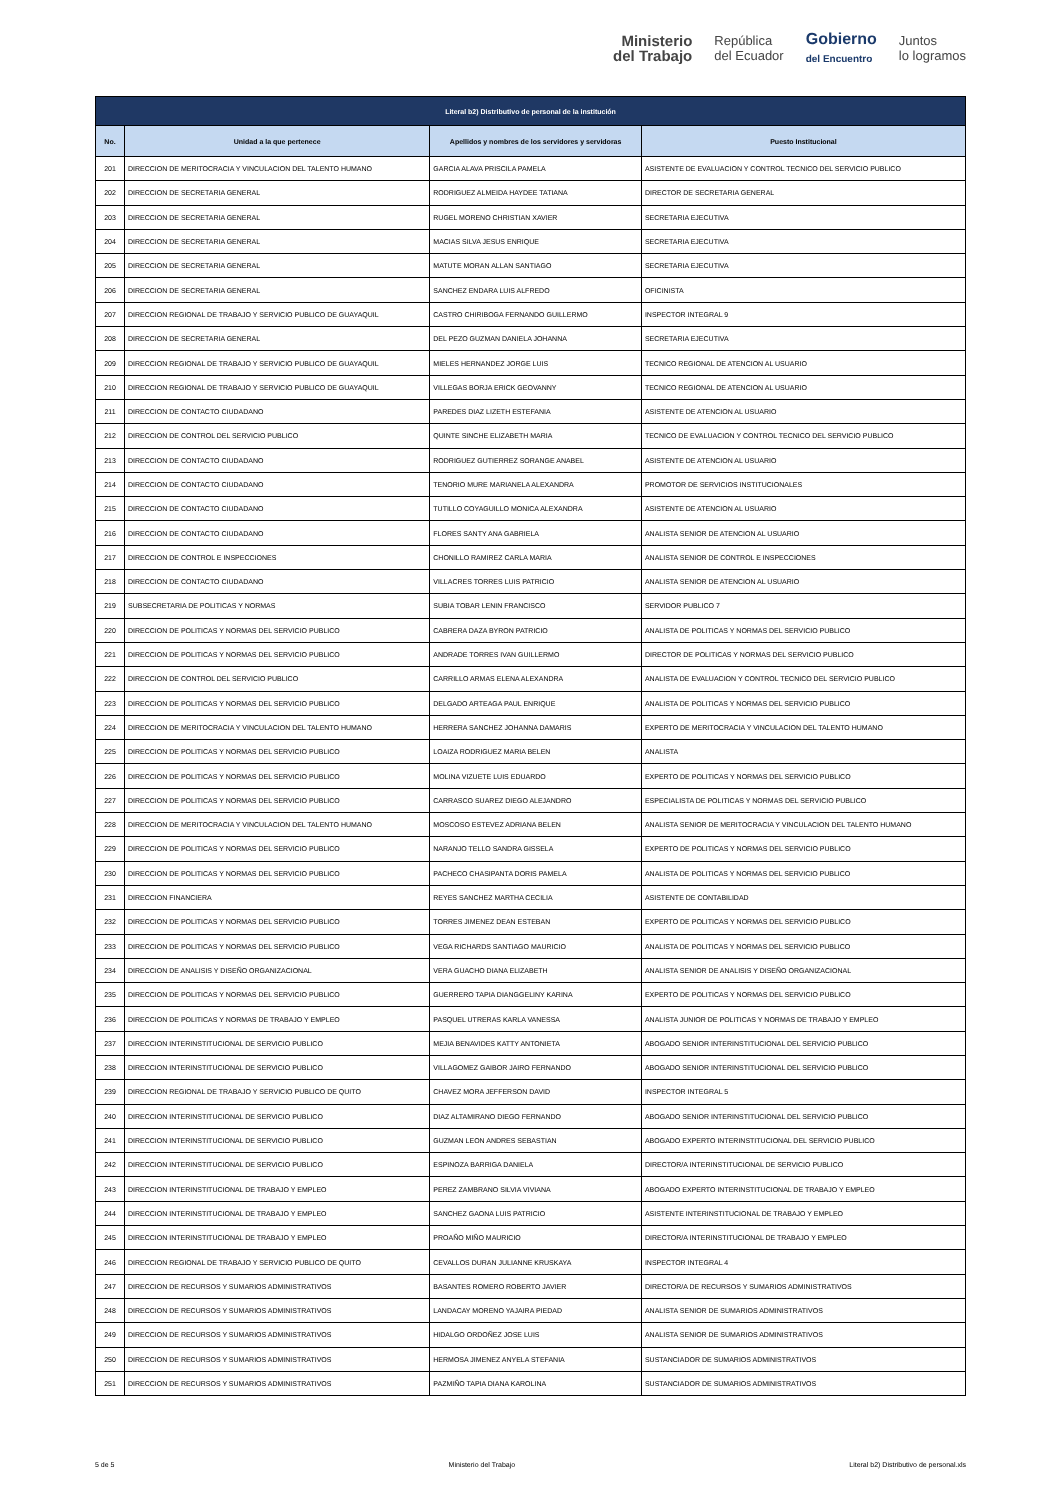Ministerio
del Trabajo
República
del Ecuador
Gobierno
del Encuentro
Juntos
lo logramos
| Literal b2) Distributivo de personal de la institución | | | |
| --- | --- | --- | --- |
| No. | Unidad a la que pertenece | Apellidos y nombres de los servidores y servidoras | Puesto Institucional |
| 201 | DIRECCION DE MERITOCRACIA Y VINCULACION DEL TALENTO HUMANO | GARCIA ALAVA PRISCILA PAMELA | ASISTENTE DE EVALUACION Y CONTROL TECNICO DEL SERVICIO PUBLICO |
| 202 | DIRECCION DE SECRETARIA GENERAL | RODRIGUEZ ALMEIDA HAYDEE TATIANA | DIRECTOR DE SECRETARIA GENERAL |
| 203 | DIRECCION DE SECRETARIA GENERAL | RUGEL MORENO CHRISTIAN XAVIER | SECRETARIA EJECUTIVA |
| 204 | DIRECCION DE SECRETARIA GENERAL | MACIAS SILVA JESUS ENRIQUE | SECRETARIA EJECUTIVA |
| 205 | DIRECCION DE SECRETARIA GENERAL | MATUTE MORAN ALLAN SANTIAGO | SECRETARIA EJECUTIVA |
| 206 | DIRECCION DE SECRETARIA GENERAL | SANCHEZ ENDARA LUIS ALFREDO | OFICINISTA |
| 207 | DIRECCION REGIONAL DE TRABAJO Y SERVICIO PUBLICO DE GUAYAQUIL | CASTRO CHIRIBOGA FERNANDO GUILLERMO | INSPECTOR INTEGRAL 9 |
| 208 | DIRECCION DE SECRETARIA GENERAL | DEL PEZO GUZMAN DANIELA JOHANNA | SECRETARIA EJECUTIVA |
| 209 | DIRECCION REGIONAL DE TRABAJO Y SERVICIO PUBLICO DE GUAYAQUIL | MIELES HERNANDEZ JORGE LUIS | TECNICO REGIONAL DE ATENCION AL USUARIO |
| 210 | DIRECCION REGIONAL DE TRABAJO Y SERVICIO PUBLICO DE GUAYAQUIL | VILLEGAS BORJA ERICK GEOVANNY | TECNICO REGIONAL DE ATENCION AL USUARIO |
| 211 | DIRECCION DE CONTACTO CIUDADANO | PAREDES DIAZ LIZETH ESTEFANIA | ASISTENTE DE ATENCION AL USUARIO |
| 212 | DIRECCION DE CONTROL DEL SERVICIO PUBLICO | QUINTE SINCHE ELIZABETH MARIA | TECNICO DE EVALUACION Y CONTROL TECNICO DEL SERVICIO PUBLICO |
| 213 | DIRECCION DE CONTACTO CIUDADANO | RODRIGUEZ GUTIERREZ SORANGE ANABEL | ASISTENTE DE ATENCION AL USUARIO |
| 214 | DIRECCION DE CONTACTO CIUDADANO | TENORIO MURE MARIANELA ALEXANDRA | PROMOTOR DE SERVICIOS INSTITUCIONALES |
| 215 | DIRECCION DE CONTACTO CIUDADANO | TUTILLO COYAGUILLO MONICA ALEXANDRA | ASISTENTE DE ATENCION AL USUARIO |
| 216 | DIRECCION DE CONTACTO CIUDADANO | FLORES SANTY ANA GABRIELA | ANALISTA SENIOR DE ATENCION AL USUARIO |
| 217 | DIRECCION DE CONTROL E INSPECCIONES | CHONILLO RAMIREZ CARLA MARIA | ANALISTA SENIOR DE CONTROL E INSPECCIONES |
| 218 | DIRECCION DE CONTACTO CIUDADANO | VILLACRES TORRES LUIS PATRICIO | ANALISTA SENIOR DE ATENCION AL USUARIO |
| 219 | SUBSECRETARIA DE POLITICAS Y NORMAS | SUBIA TOBAR LENIN FRANCISCO | SERVIDOR PUBLICO 7 |
| 220 | DIRECCION DE POLITICAS Y NORMAS DEL SERVICIO PUBLICO | CABRERA DAZA BYRON PATRICIO | ANALISTA DE POLITICAS Y NORMAS DEL SERVICIO PUBLICO |
| 221 | DIRECCION DE POLITICAS Y NORMAS DEL SERVICIO PUBLICO | ANDRADE TORRES IVAN GUILLERMO | DIRECTOR DE POLITICAS Y NORMAS DEL SERVICIO PUBLICO |
| 222 | DIRECCION DE CONTROL DEL SERVICIO PUBLICO | CARRILLO ARMAS ELENA ALEXANDRA | ANALISTA DE EVALUACION Y CONTROL TECNICO DEL SERVICIO PUBLICO |
| 223 | DIRECCION DE POLITICAS Y NORMAS DEL SERVICIO PUBLICO | DELGADO ARTEAGA PAUL ENRIQUE | ANALISTA DE POLITICAS Y NORMAS DEL SERVICIO PUBLICO |
| 224 | DIRECCION DE MERITOCRACIA Y VINCULACION DEL TALENTO HUMANO | HERRERA SANCHEZ JOHANNA DAMARIS | EXPERTO DE MERITOCRACIA Y VINCULACION DEL TALENTO HUMANO |
| 225 | DIRECCION DE POLITICAS Y NORMAS DEL SERVICIO PUBLICO | LOAIZA RODRIGUEZ MARIA BELEN | ANALISTA |
| 226 | DIRECCION DE POLITICAS Y NORMAS DEL SERVICIO PUBLICO | MOLINA VIZUETE LUIS EDUARDO | EXPERTO DE POLITICAS Y NORMAS DEL SERVICIO PUBLICO |
| 227 | DIRECCION DE POLITICAS Y NORMAS DEL SERVICIO PUBLICO | CARRASCO SUAREZ DIEGO ALEJANDRO | ESPECIALISTA DE POLITICAS Y NORMAS DEL SERVICIO PUBLICO |
| 228 | DIRECCION DE MERITOCRACIA Y VINCULACION DEL TALENTO HUMANO | MOSCOSO ESTEVEZ ADRIANA BELEN | ANALISTA SENIOR DE MERITOCRACIA Y VINCULACION DEL TALENTO HUMANO |
| 229 | DIRECCION DE POLITICAS Y NORMAS DEL SERVICIO PUBLICO | NARANJO TELLO SANDRA GISSELA | EXPERTO DE POLITICAS Y NORMAS DEL SERVICIO PUBLICO |
| 230 | DIRECCION DE POLITICAS Y NORMAS DEL SERVICIO PUBLICO | PACHECO CHASIPANTA DORIS PAMELA | ANALISTA DE POLITICAS Y NORMAS DEL SERVICIO PUBLICO |
| 231 | DIRECCION FINANCIERA | REYES SANCHEZ MARTHA CECILIA | ASISTENTE DE CONTABILIDAD |
| 232 | DIRECCION DE POLITICAS Y NORMAS DEL SERVICIO PUBLICO | TORRES JIMENEZ DEAN ESTEBAN | EXPERTO DE POLITICAS Y NORMAS DEL SERVICIO PUBLICO |
| 233 | DIRECCION DE POLITICAS Y NORMAS DEL SERVICIO PUBLICO | VEGA RICHARDS SANTIAGO MAURICIO | ANALISTA DE POLITICAS Y NORMAS DEL SERVICIO PUBLICO |
| 234 | DIRECCION DE ANALISIS Y DISEÑO ORGANIZACIONAL | VERA GUACHO DIANA ELIZABETH | ANALISTA SENIOR DE ANALISIS Y DISEÑO ORGANIZACIONAL |
| 235 | DIRECCION DE POLITICAS Y NORMAS DEL SERVICIO PUBLICO | GUERRERO TAPIA DIANGGELINY KARINA | EXPERTO DE POLITICAS Y NORMAS DEL SERVICIO PUBLICO |
| 236 | DIRECCION DE POLITICAS Y NORMAS DE TRABAJO Y EMPLEO | PASQUEL UTRERAS KARLA VANESSA | ANALISTA JUNIOR DE POLITICAS Y NORMAS DE TRABAJO Y EMPLEO |
| 237 | DIRECCION INTERINSTITUCIONAL DE SERVICIO PUBLICO | MEJIA BENAVIDES KATTY ANTONIETA | ABOGADO SENIOR INTERINSTITUCIONAL DEL SERVICIO PUBLICO |
| 238 | DIRECCION INTERINSTITUCIONAL DE SERVICIO PUBLICO | VILLAGOMEZ GAIBOR JAIRO FERNANDO | ABOGADO SENIOR INTERINSTITUCIONAL DEL SERVICIO PUBLICO |
| 239 | DIRECCION REGIONAL DE TRABAJO Y SERVICIO PUBLICO DE QUITO | CHAVEZ MORA JEFFERSON DAVID | INSPECTOR INTEGRAL 5 |
| 240 | DIRECCION INTERINSTITUCIONAL DE SERVICIO PUBLICO | DIAZ ALTAMIRANO DIEGO FERNANDO | ABOGADO SENIOR INTERINSTITUCIONAL DEL SERVICIO PUBLICO |
| 241 | DIRECCION INTERINSTITUCIONAL DE SERVICIO PUBLICO | GUZMAN LEON ANDRES SEBASTIAN | ABOGADO EXPERTO INTERINSTITUCIONAL DEL SERVICIO PUBLICO |
| 242 | DIRECCION INTERINSTITUCIONAL DE SERVICIO PUBLICO | ESPINOZA BARRIGA DANIELA | DIRECTOR/A INTERINSTITUCIONAL DE SERVICIO PUBLICO |
| 243 | DIRECCION INTERINSTITUCIONAL DE TRABAJO Y EMPLEO | PEREZ ZAMBRANO SILVIA VIVIANA | ABOGADO EXPERTO INTERINSTITUCIONAL DE TRABAJO Y EMPLEO |
| 244 | DIRECCION INTERINSTITUCIONAL DE TRABAJO Y EMPLEO | SANCHEZ GAONA LUIS PATRICIO | ASISTENTE INTERINSTITUCIONAL DE TRABAJO Y EMPLEO |
| 245 | DIRECCION INTERINSTITUCIONAL DE TRABAJO Y EMPLEO | PROAÑO MIÑO MAURICIO | DIRECTOR/A INTERINSTITUCIONAL DE TRABAJO Y EMPLEO |
| 246 | DIRECCION REGIONAL DE TRABAJO Y SERVICIO PUBLICO DE QUITO | CEVALLOS DURAN JULIANNE KRUSKAYA | INSPECTOR INTEGRAL 4 |
| 247 | DIRECCION DE RECURSOS Y SUMARIOS ADMINISTRATIVOS | BASANTES ROMERO ROBERTO JAVIER | DIRECTOR/A DE RECURSOS Y SUMARIOS ADMINISTRATIVOS |
| 248 | DIRECCION DE RECURSOS Y SUMARIOS ADMINISTRATIVOS | LANDACAY MORENO YAJAIRA PIEDAD | ANALISTA SENIOR DE SUMARIOS ADMINISTRATIVOS |
| 249 | DIRECCION DE RECURSOS Y SUMARIOS ADMINISTRATIVOS | HIDALGO ORDOÑEZ JOSE LUIS | ANALISTA SENIOR DE SUMARIOS ADMINISTRATIVOS |
| 250 | DIRECCION DE RECURSOS Y SUMARIOS ADMINISTRATIVOS | HERMOSA JIMENEZ ANYELA STEFANIA | SUSTANCIADOR DE SUMARIOS ADMINISTRATIVOS |
| 251 | DIRECCION DE RECURSOS Y SUMARIOS ADMINISTRATIVOS | PAZMIÑO TAPIA DIANA KAROLINA | SUSTANCIADOR DE SUMARIOS ADMINISTRATIVOS |
5 de 5 Ministerio del Trabajo Literal b2) Distributivo de personal.xls